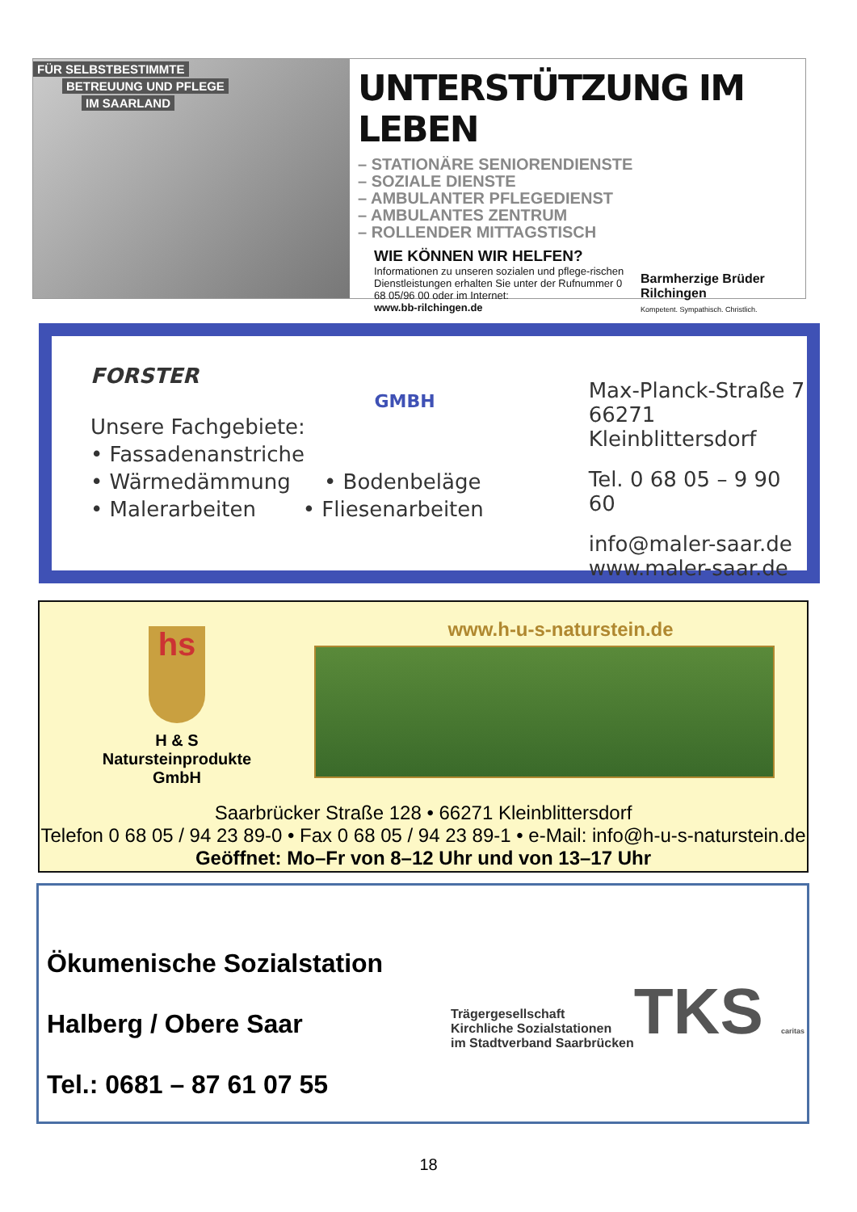FÜR SELBSTBESTIMMTE
BETREUUNG UND PFLEGE
IM SAARLAND
UNTERSTÜTZUNG IM LEBEN
– STATIONÄRE SENIORENDIENSTE
– SOZIALE DIENSTE
– AMBULANTER PFLEGEDIENST
– AMBULANTES ZENTRUM
– ROLLENDER MITTAGSTISCH
WIE KÖNNEN WIR HELFEN?
Informationen zu unseren sozialen und pflege-rischen Dienstleistungen erhalten Sie unter der Rufnummer 0 68 05/96 00 oder im Internet:
www.bb-rilchingen.de
Barmherzige Brüder
Rilchingen
Kompetent. Sympathisch. Christlich.
FORSTER
GMBH
Unsere Fachgebiete:
• Fassadenanstriche
• Wärmedämmung • Bodenbeläge
• Malerarbeiten • Fliesenarbeiten
Max-Planck-Straße 7
66271 Kleinblittersdorf
Tel. 0 68 05 – 9 90 60
info@maler-saar.de
www.maler-saar.de
hs
H & S
Natursteinprodukte
GmbH
www.h-u-s-naturstein.de
Saarbrücker Straße 128 • 66271 Kleinblittersdorf
Telefon 0 68 05 / 94 23 89-0 • Fax 0 68 05 / 94 23 89-1 • e-Mail: info@h-u-s-naturstein.de
Geöffnet: Mo–Fr von 8–12 Uhr und von 13–17 Uhr
Ökumenische Sozialstation
Halberg / Obere Saar
Tel.: 0681 – 87 61 07 55
Trägergesellschaft
Kirchliche Sozialstationen
im Stadtverband Saarbrücken
TKS caritas
18